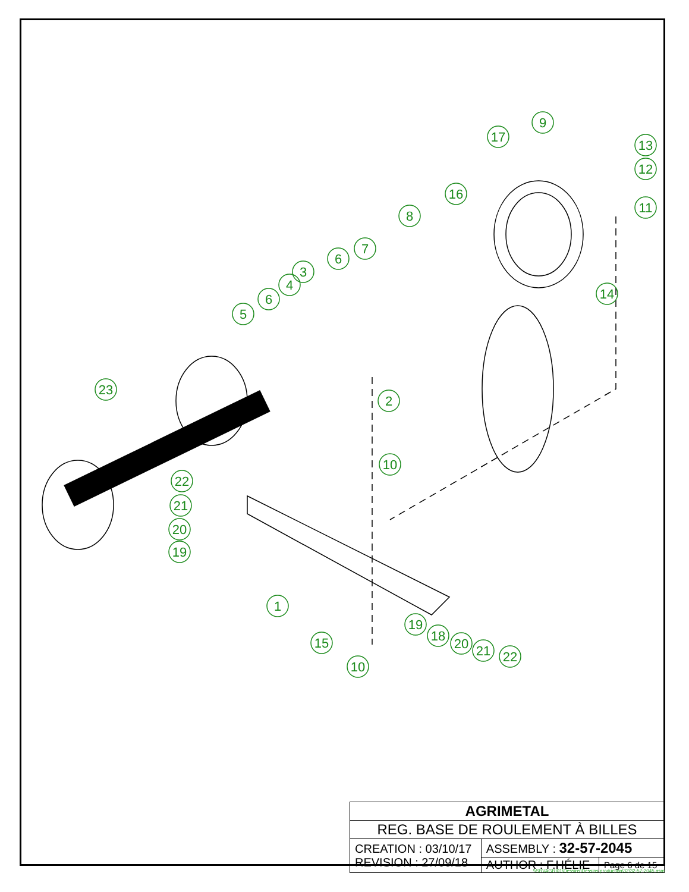9
13
12
11
17
16
8
7
6
3
4
6
5
14
2
23
10
22
21
20
19
1
15
10
19
18
20
21
22
| AGRIMETAL | | |
| REG. BASE DE ROULEMENT À BILLES | | |
| CREATION : 03/10/17 REVISION : 27/09/18 | ASSEMBLY : 32-57-2045 | |
| | AUTHOR : F.HÉLIE | Page 6 de 15 |
\\SRVAGRI01\Dessins\Dessins production\32\32-57-2045.asm